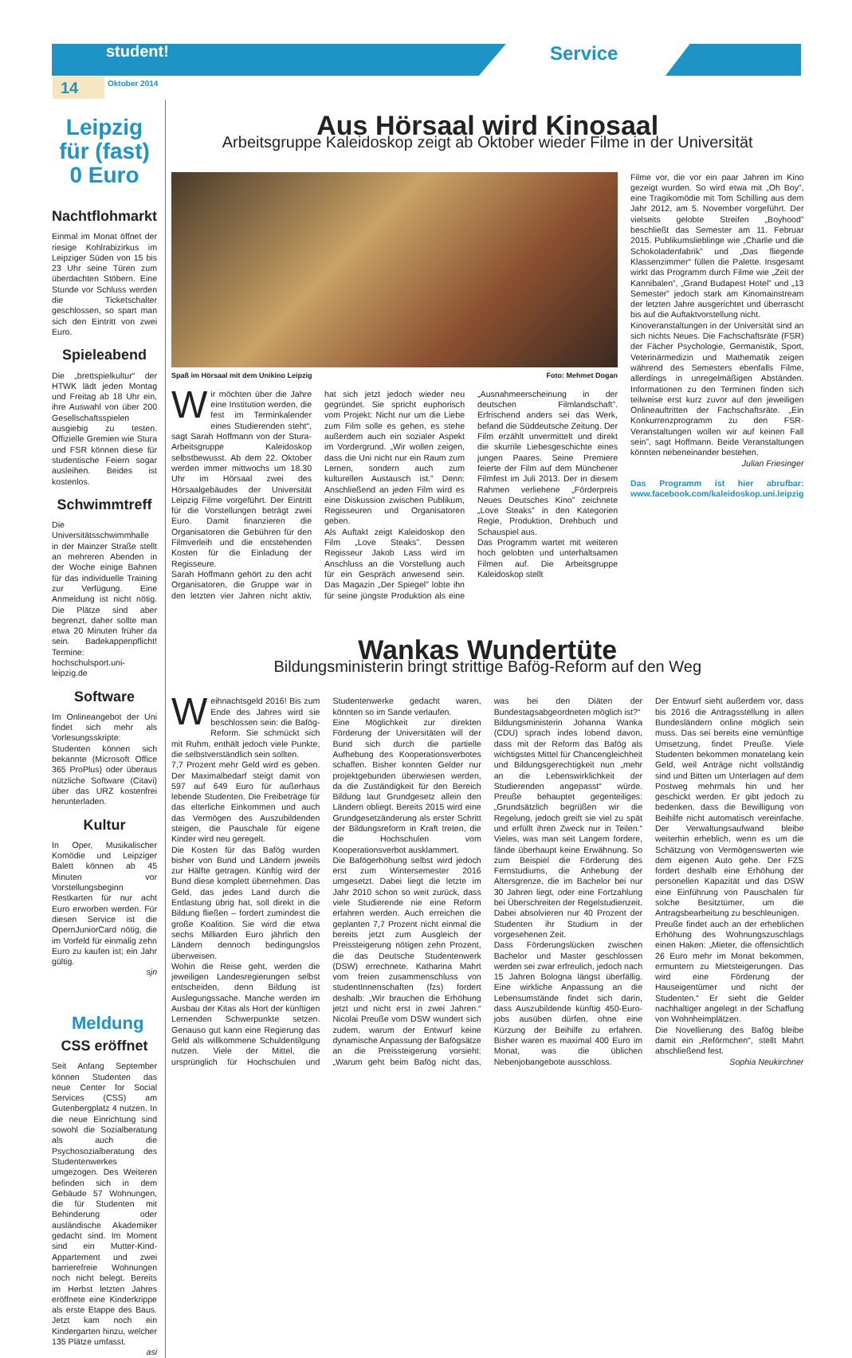student! Service
14 Oktober 2014
Leipzig für (fast) 0 Euro
Nachtflohmarkt
Einmal im Monat öffnet der riesige Kohlrabizirkus im Leipziger Süden von 15 bis 23 Uhr seine Türen zum überdachten Stöbern. Eine Stunde vor Schluss werden die Ticketschalter geschlossen, so spart man sich den Eintritt von zwei Euro.
Spieleabend
Die „brettspielkultur“ der HTWK lädt jeden Montag und Freitag ab 18 Uhr ein, ihre Auswahl von über 200 Gesellschaftsspielen ausgiebig zu testen. Offizielle Gremien wie Stura und FSR können diese für studentische Feiern sogar ausleihen. Beides ist kostenlos.
Schwimmtreff
Die Universitätsschwimmhalle in der Mainzer Straße stellt an mehreren Abenden in der Woche einige Bahnen für das individuelle Training zur Verfügung. Eine Anmeldung ist nicht nötig. Die Plätze sind aber begrenzt, daher sollte man etwa 20 Minuten früher da sein. Badekappenpflicht! Termine: hochschulsport.uni-leipzig.de
Software
Im Onlineangebot der Uni findet sich mehr als Vorlesungsskripte: Studenten können sich bekannte (Microsoft Office 365 ProPlus) oder überaus nützliche Software (Citavi) über das URZ kostenfrei herunterladen.
Kultur
In Oper, Musikalischer Komödie und Leipziger Balett können ab 45 Minuten vor Vorstellungsbeginn Restkarten für nur acht Euro erworben werden. Für diesen Service ist die OpernJuniorCard nötig, die im Vorfeld für einmalig zehn Euro zu kaufen ist; ein Jahr gültig.
sjn
Meldung
CSS eröffnet
Seit Anfang September können Studenten das neue Center for Social Services (CSS) am Gutenbergplatz 4 nutzen. In die neue Einrichtung sind sowohl die Sozialberatung als auch die Psychosozialberatung des Studentenwerkes umgezogen. Des Weiteren befinden sich in dem Gebäude 57 Wohnungen, die für Studenten mit Behinderung oder ausländische Akademiker gedacht sind. Im Moment sind ein Mutter-Kind-Appartement und zwei barrierefreie Wohnungen noch nicht belegt. Bereits im Herbst letzten Jahres eröffnete eine Kinderkrippe als erste Etappe des Baus. Jetzt kam noch ein Kindergarten hinzu, welcher 135 Plätze umfasst.
asi
Aus Hörsaal wird Kinosaal
Arbeitsgruppe Kaleidoskop zeigt ab Oktober wieder Filme in der Universität
Spaß im Hörsaal mit dem Unikino Leipzig Foto: Mehmet Dogan
Wir möchten über die Jahre eine Institution werden, die fest im Terminkalender eines Studierenden steht“, sagt Sarah Hoffmann von der Stura-Arbeitsgruppe Kaleidoskop selbstbewusst. Ab dem 22. Oktober werden immer mittwochs um 18.30 Uhr im Hörsaal zwei des Hörsaalgebäudes der Universität Leipzig Filme vorgeführt. Der Eintritt für die Vorstellungen beträgt zwei Euro. Damit finanzieren die Organisatoren die Gebühren für den Filmverleih und die entstehenden Kosten für die Einladung der Regisseure.
Sarah Hoffmann gehört zu den acht Organisatoren, die Gruppe war in den letzten vier Jahren nicht aktiv, hat sich jetzt jedoch wieder neu gegründet. Sie spricht euphorisch vom Projekt: Nicht nur um die Liebe zum Film solle es gehen, es stehe außerdem auch ein sozialer Aspekt im Vordergrund. „Wir wollen zeigen, dass die Uni nicht nur ein Raum zum Lernen, sondern auch zum kulturellen Austausch ist.” Denn: Anschließend an jeden Film wird es eine Diskussion zwischen Publikum, Regisseuren und Organisatoren geben.
Als Auftakt zeigt Kaleidoskop den Film „Love Steaks”. Dessen Regisseur Jakob Lass wird im Anschluss an die Vorstellung auch für ein Gespräch anwesend sein. Das Magazin „Der Spiegel” lobte ihn für seine jüngste Produktion als eine „Ausnahmeerscheinung in der deutschen Filmlandschaft”. Erfrischend anders sei das Werk, befand die Süddeutsche Zeitung. Der Film erzählt unvermittelt und direkt die skurrile Liebesgeschichte eines jungen Paares. Seine Premiere feierte der Film auf dem Münchener Filmfest im Juli 2013. Der in diesem Rahmen verliehene „Förderpreis Neues Deutsches Kino” zeichnete „Love Steaks” in den Kategorien Regie, Produktion, Drehbuch und Schauspiel aus.
Das Programm wartet mit weiteren hoch gelobten und unterhaltsamen Filmen auf. Die Arbeitsgruppe Kaleidoskop stellt
Filme vor, die vor ein paar Jahren im Kino gezeigt wurden. So wird etwa mit „Oh Boy”, eine Tragikomödie mit Tom Schilling aus dem Jahr 2012, am 5. November vorgeführt. Der vielseits gelobte Streifen „Boyhood” beschließt das Semester am 11. Februar 2015. Publikumslieblinge wie „Charlie und die Schokoladenfabrik” und „Das fliegende Klassenzimmer“ füllen die Palette. Insgesamt wirkt das Programm durch Filme wie „Zeit der Kannibalen”, „Grand Budapest Hotel” und „13 Semester” jedoch stark am Kinomainstream der letzten Jahre ausgerichtet und überrascht bis auf die Auftaktvorstellung nicht.
Kinoveranstaltungen in der Universität sind an sich nichts Neues. Die Fachschaftsräte (FSR) der Fächer Psychologie, Germanistik, Sport, Veterinärmedizin und Mathematik zeigen während des Semesters ebenfalls Filme, allerdings in unregelmäßigen Abständen. Informationen zu den Terminen finden sich teilweise erst kurz zuvor auf den jeweiligen Onlineauftritten der Fachschaftsräte. „Ein Konkurrenzprogramm zu den FSR-Veranstaltungen wollen wir auf keinen Fall sein”, sagt Hoffmann. Beide Veranstaltungen könnten nebeneinander bestehen.
Julian Friesinger
Das Programm ist hier abrufbar: www.facebook.com/kaleidoskop.uni.leipzig
Wankas Wundertüte
Bildungsministerin bringt strittige Bafög-Reform auf den Weg
Weihnachtsgeld 2016! Bis zum Ende des Jahres wird sie beschlossen sein: die Bafög-Reform. Sie schmückt sich mit Ruhm, enthält jedoch viele Punkte, die selbstverständlich sein sollten.
7,7 Prozent mehr Geld wird es geben. Der Maximalbedarf steigt damit von 597 auf 649 Euro für außerhaus lebende Studenten. Die Freibeträge für das elterliche Einkommen und auch das Vermögen des Auszubildenden steigen, die Pauschale für eigene Kinder wird neu geregelt.
Die Kosten für das Bafög wurden bisher von Bund und Ländern jeweils zur Hälfte getragen. Künftig wird der Bund diese komplett übernehmen. Das Geld, das jedes Land durch die Entlastung übrig hat, soll direkt in die Bildung fließen – fordert zumindest die große Koalition. Sie wird die etwa sechs Milliarden Euro jährlich den Ländern dennoch bedingungslos überweisen.
Wohin die Reise geht, werden die jeweiligen Landesregierungen selbst entscheiden, denn Bildung ist Auslegungssache. Manche werden im Ausbau der Kitas als Hort der künftigen Lernenden Schwerpunkte setzen. Genauso gut kann eine Regierung das Geld als willkommene Schuldentilgung nutzen. Viele der Mittel, die ursprünglich für Hochschulen und Studentenwerke gedacht waren, könnten so im Sande verlaufen.
Eine Möglichkeit zur direkten Förderung der Universitäten will der Bund sich durch die partielle Aufhebung des Kooperationsverbotes schaffen. Bisher konnten Gelder nur projektgebunden überwiesen werden, da die Zuständigkeit für den Bereich Bildung laut Grundgesetz allein den Ländern obliegt. Bereits 2015 wird eine Grundgesetzänderung als erster Schritt der Bildungsreform in Kraft treten, die die Hochschulen vom Kooperationsverbot ausklammert.
Die Bafögerhöhung selbst wird jedoch erst zum Wintersemester 2016 umgesetzt. Dabei liegt die letzte im Jahr 2010 schon so weit zurück, dass viele Studierende nie eine Reform erfahren werden. Auch erreichen die geplanten 7,7 Prozent nicht einmal die bereits jetzt zum Ausgleich der Preissteigerung nötigen zehn Prozent, die das Deutsche Studentenwerk (DSW) errechnete. Katharina Mahrt vom freien zusammenschluss von studentInnenschaften (fzs) fordert deshalb: „Wir brauchen die Erhöhung jetzt und nicht erst in zwei Jahren.“ Nicolai Preuße vom DSW wundert sich zudem, warum der Entwurf keine dynamische Anpassung der Bafögsätze an die Preissteigerung vorsieht: „Warum geht beim Bafög nicht das, was bei den Diäten der Bundestagsabgeordneten möglich ist?“
Bildungsministerin Johanna Wanka (CDU) sprach indes lobend davon, dass mit der Reform das Bafög als wichtigstes Mittel für Chancengleichheit und Bildungsgerechtigkeit nun „mehr an die Lebenswirklichkeit der Studierenden angepasst“ würde. Preuße behauptet gegenteiliges: „Grundsätzlich begrüßen wir die Regelung, jedoch greift sie viel zu spät und erfüllt ihren Zweck nur in Teilen.“ Vieles, was man seit Langem fordere, fände überhaupt keine Erwähnung. So zum Beispiel die Förderung des Fernstudiums, die Anhebung der Altersgrenze, die im Bachelor bei nur 30 Jahren liegt, oder eine Fortzahlung bei Überschreiten der Regelstudienzeit. Dabei absolvieren nur 40 Prozent der Studenten ihr Studium in der vorgesehenen Zeit.
Dass Förderungslücken zwischen Bachelor und Master geschlossen werden sei zwar erfreulich, jedoch nach 15 Jahren Bologna längst überfällig. Eine wirkliche Anpassung an die Lebensumstände findet sich darin, dass Auszubildende künftig 450-Euro-jobs ausüben dürfen, ohne eine Kürzung der Beihilfe zu erfahren. Bisher waren es maximal 400 Euro im Monat, was die üblichen Nebenjobangebote ausschloss.
Der Entwurf sieht außerdem vor, dass bis 2016 die Antragsstellung in allen Bundesländern online möglich sein muss. Das sei bereits eine vernünftige Umsetzung, findet Preuße. Viele Studenten bekommen monatelang kein Geld, weil Anträge nicht vollständig sind und Bitten um Unterlagen auf dem Postweg mehrmals hin und her geschickt werden. Er gibt jedoch zu bedenken, dass die Bewilligung von Beihilfe nicht automatisch vereinfache. Der Verwaltungsaufwand bleibe weiterhin erheblich, wenn es um die Schätzung von Vermögenswerten wie dem eigenen Auto gehe. Der FZS fordert deshalb eine Erhöhung der personellen Kapazität und das DSW eine Einführung von Pauschalen für solche Besitztümer, um die Antragsbearbeitung zu beschleunigen.
Preuße findet auch an der erheblichen Erhöhung des Wohnungszuschlags einen Haken: „Mieter, die offensichtlich 26 Euro mehr im Monat bekommen, ermuntern zu Mietsteigerungen. Das wird eine Förderung der Hauseigentümer und nicht der Studenten.“ Er sieht die Gelder nachhaltiger angelegt in der Schaffung von Wohnheimplätzen.
Die Novellierung des Bafög bleibe damit ein „Reförmchen“, stellt Mahrt abschließend fest.
Sophia Neukirchner